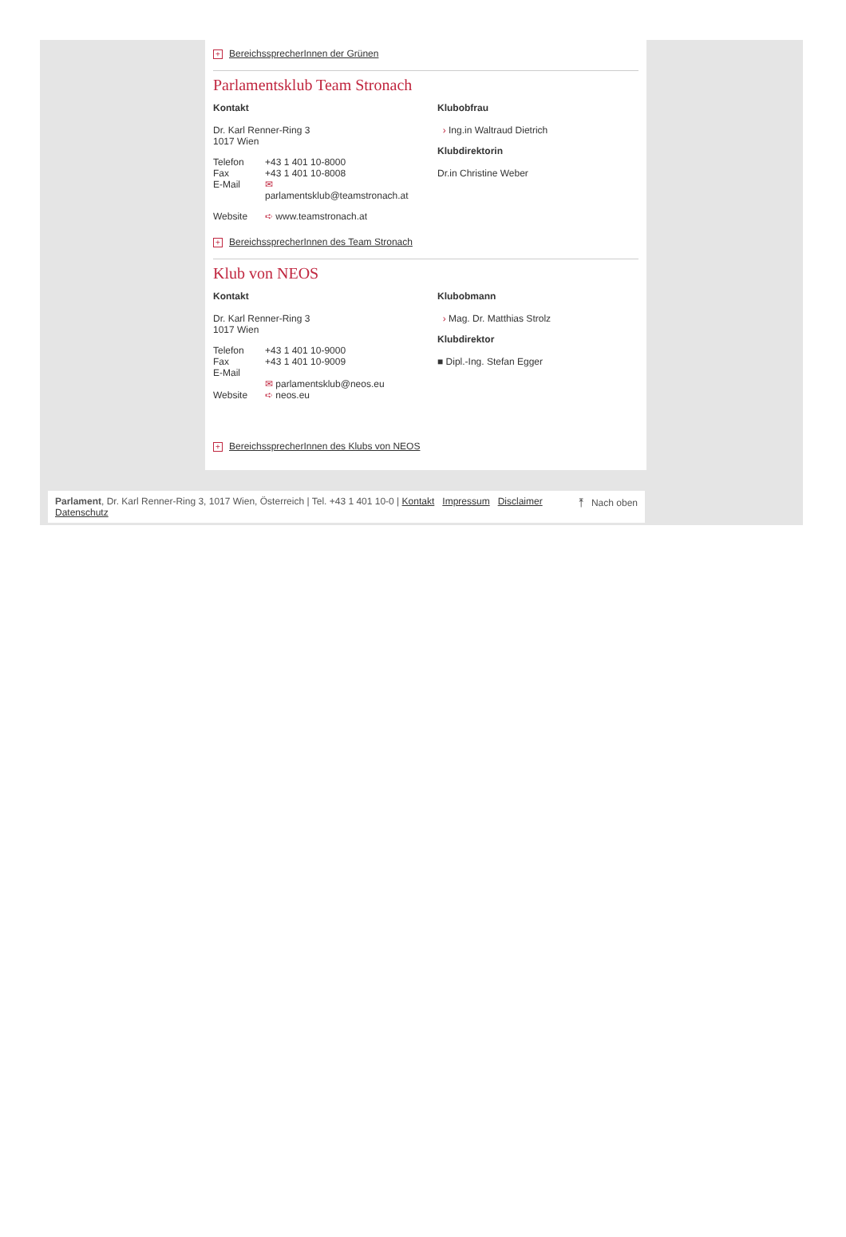+ BereichssprecherInnen der Grünen
Parlamentsklub Team Stronach
Kontakt
Dr. Karl Renner-Ring 3
1017 Wien
| Telefon | +43 1 401 10-8000 |
| Fax | +43 1 401 10-8008 |
| E-Mail | ✉ parlamentsklub@teamstronach.at |
| Website | ➪ www.teamstronach.at |
Klubobfrau
› Ing.in Waltraud Dietrich
Klubdirektorin
Dr.in Christine Weber
+ BereichssprecherInnen des Team Stronach
Klub von NEOS
Kontakt
Dr. Karl Renner-Ring 3
1017 Wien
| Telefon | +43 1 401 10-9000 |
| Fax | +43 1 401 10-9009 |
| E-Mail | ✉ parlamentsklub@neos.eu |
| Website | ➪ neos.eu |
Klubobmann
› Mag. Dr. Matthias Strolz
Klubdirektor
■ Dipl.-Ing. Stefan Egger
+ BereichssprecherInnen des Klubs von NEOS
Parlament, Dr. Karl Renner-Ring 3, 1017 Wien, Österreich | Tel. +43 1 401 10-0 | Kontakt Impressum Disclaimer ⤒ Nach oben
Datenschutz